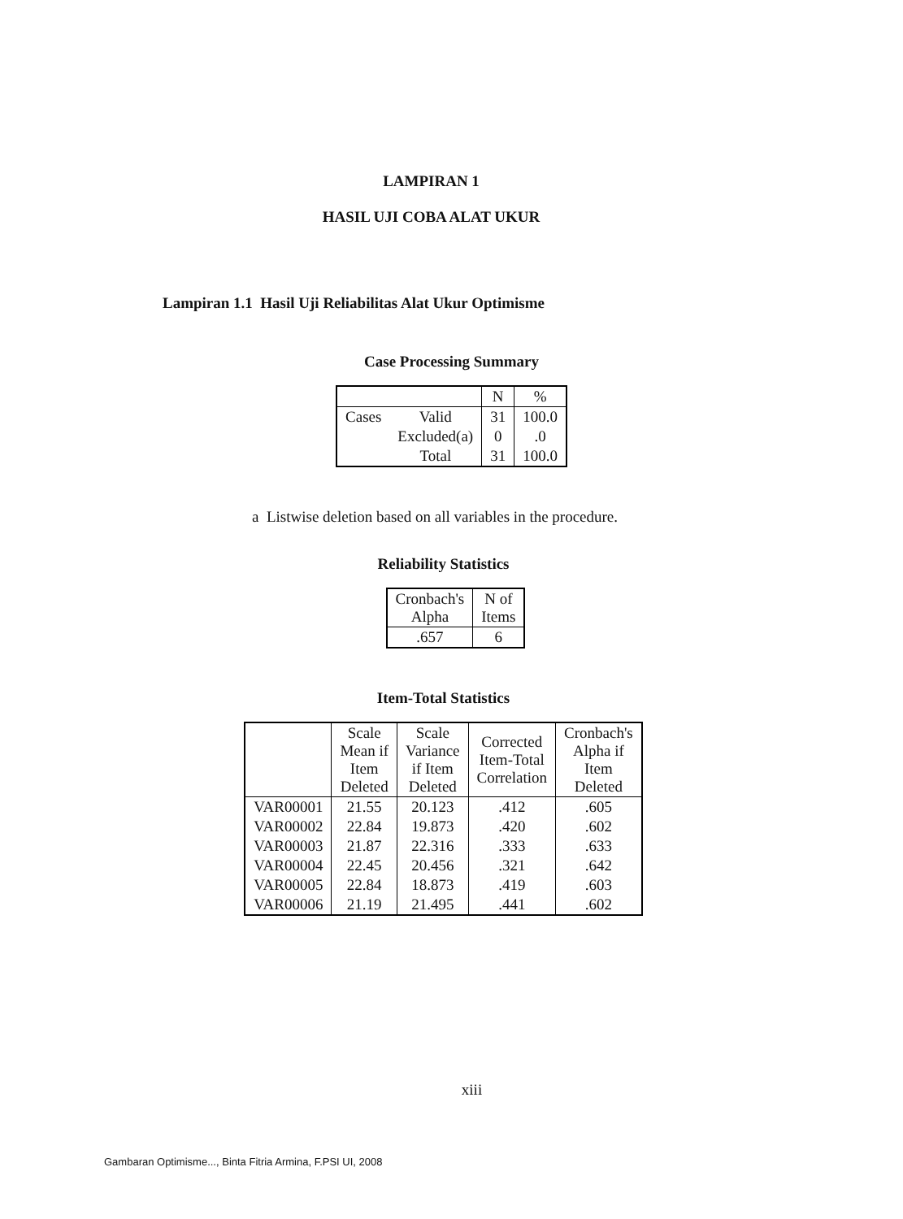LAMPIRAN 1
HASIL UJI COBA ALAT UKUR
Lampiran 1.1 Hasil Uji Reliabilitas Alat Ukur Optimisme
Case Processing Summary
| | | N | % |
| --- | --- | --- | --- |
| Cases | Valid | 31 | 100.0 |
| | Excluded(a) | 0 | .0 |
| | Total | 31 | 100.0 |
a Listwise deletion based on all variables in the procedure.
Reliability Statistics
| Cronbach's Alpha | N of Items |
| --- | --- |
| .657 | 6 |
Item-Total Statistics
| | Scale Mean if Item Deleted | Scale Variance if Item Deleted | Corrected Item-Total Correlation | Cronbach's Alpha if Item Deleted |
| --- | --- | --- | --- | --- |
| VAR00001 | 21.55 | 20.123 | .412 | .605 |
| VAR00002 | 22.84 | 19.873 | .420 | .602 |
| VAR00003 | 21.87 | 22.316 | .333 | .633 |
| VAR00004 | 22.45 | 20.456 | .321 | .642 |
| VAR00005 | 22.84 | 18.873 | .419 | .603 |
| VAR00006 | 21.19 | 21.495 | .441 | .602 |
xiii
Gambaran Optimisme..., Binta Fitria Armina, F.PSI UI, 2008